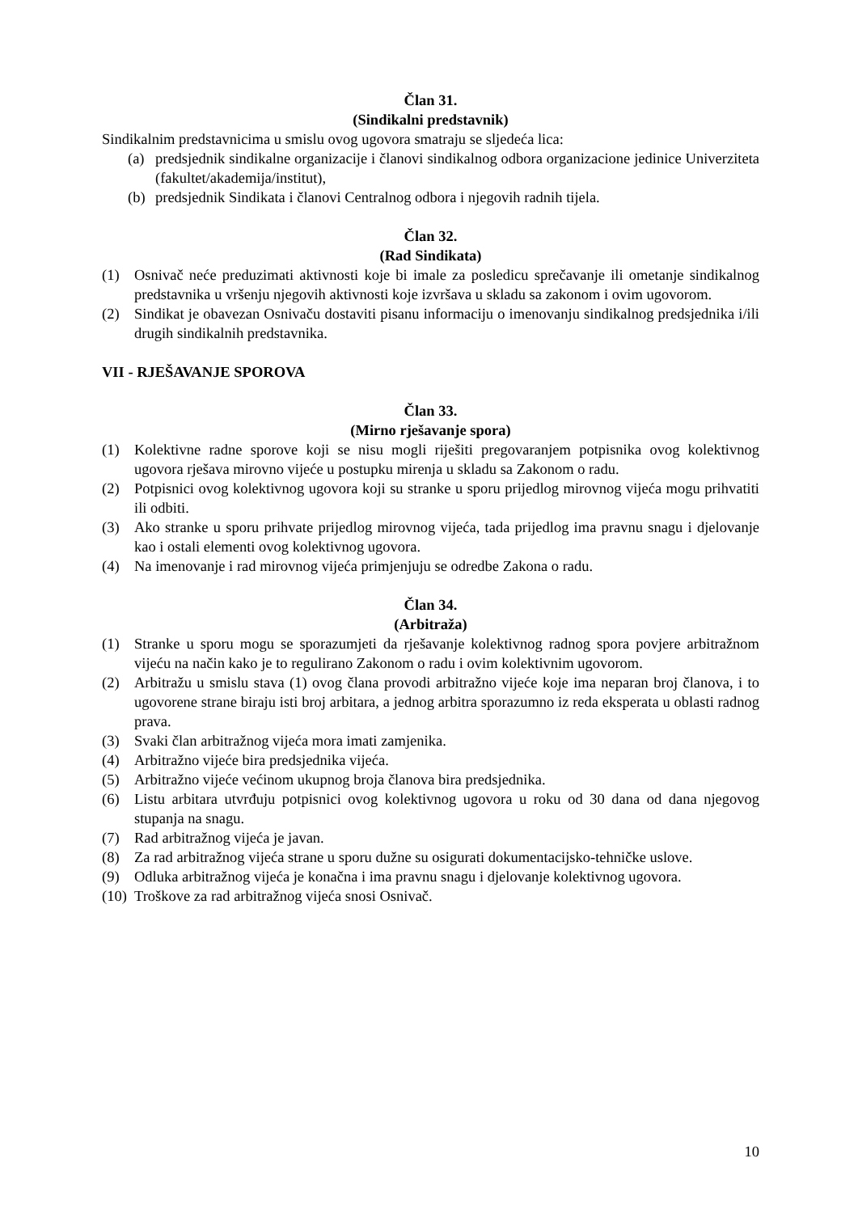Član 31.
(Sindikalni predstavnik)
Sindikalnim predstavnicima u smislu ovog ugovora smatraju se sljedeća lica:
(a) predsjednik sindikalne organizacije i članovi sindikalnog odbora organizacione jedinice Univerziteta (fakultet/akademija/institut),
(b) predsjednik Sindikata i članovi Centralnog odbora i njegovih radnih tijela.
Član 32.
(Rad Sindikata)
(1) Osnivač neće preduzimati aktivnosti koje bi imale za posledicu sprečavanje ili ometanje sindikalnog predstavnika u vršenju njegovih aktivnosti koje izvršava u skladu sa zakonom i ovim ugovorom.
(2) Sindikat je obavezan Osnivaču dostaviti pisanu informaciju o imenovanju sindikalnog predsjednika i/ili drugih sindikalnih predstavnika.
VII - RJEŠAVANJE SPOROVA
Član 33.
(Mirno rješavanje spora)
(1) Kolektivne radne sporove koji se nisu mogli riješiti pregovaranjem potpisnika ovog kolektivnog ugovora rješava mirovno vijeće u postupku mirenja u skladu sa Zakonom o radu.
(2) Potpisnici ovog kolektivnog ugovora koji su stranke u sporu prijedlog mirovnog vijeća mogu prihvatiti ili odbiti.
(3) Ako stranke u sporu prihvate prijedlog mirovnog vijeća, tada prijedlog ima pravnu snagu i djelovanje kao i ostali elementi ovog kolektivnog ugovora.
(4) Na imenovanje i rad mirovnog vijeća primjenjuju se odredbe Zakona o radu.
Član 34.
(Arbitraža)
(1) Stranke u sporu mogu se sporazumjeti da rješavanje kolektivnog radnog spora povjere arbitražnom vijeću na način kako je to regulirano Zakonom o radu i ovim kolektivnim ugovorom.
(2) Arbitražu u smislu stava (1) ovog člana provodi arbitražno vijeće koje ima neparan broj članova, i to ugovorene strane biraju isti broj arbitara, a jednog arbitra sporazumno iz reda eksperata u oblasti radnog prava.
(3) Svaki član arbitražnog vijeća mora imati zamjenika.
(4) Arbitražno vijeće bira predsjednika vijeća.
(5) Arbitražno vijeće većinom ukupnog broja članova bira predsjednika.
(6) Listu arbitara utvrđuju potpisnici ovog kolektivnog ugovora u roku od 30 dana od dana njegovog stupanja na snagu.
(7) Rad arbitražnog vijeća je javan.
(8) Za rad arbitražnog vijeća strane u sporu dužne su osigurati dokumentacijsko-tehničke uslove.
(9) Odluka arbitražnog vijeća je konačna i ima pravnu snagu i djelovanje kolektivnog ugovora.
(10) Troškove za rad arbitražnog vijeća snosi Osnivač.
10